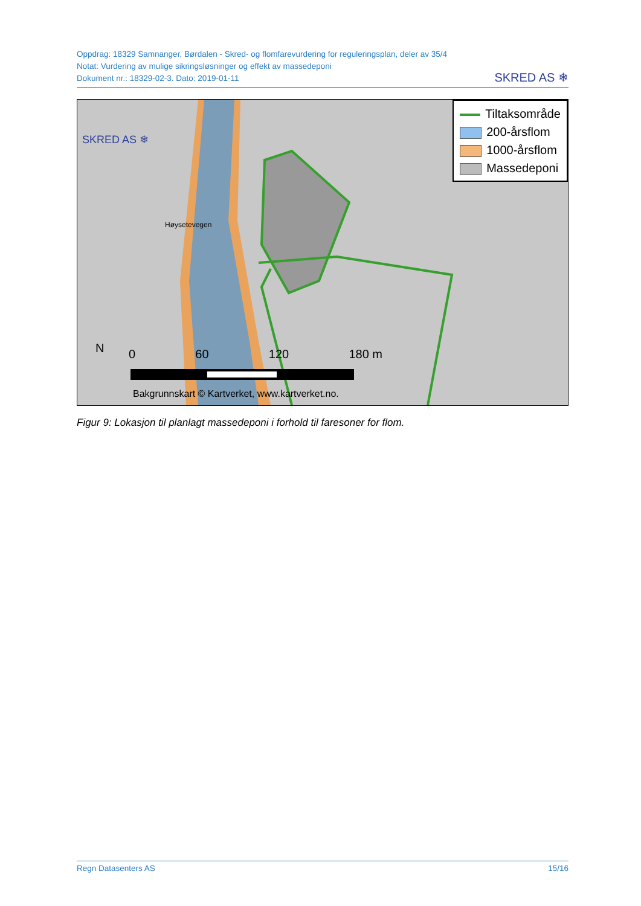Oppdrag: 18329 Samnanger, Børdalen - Skred- og flomfarevurdering for reguleringsplan, deler av 35/4
Notat: Vurdering av mulige sikringsløsninger og effekt av massedeponi
Dokument nr.: 18329-02-3. Dato: 2019-01-11
SKRED AS ❄
SKRED AS ❄
Høysetevegen
N 0 60 120 180 m
Bakgrunnskart © Kartverket, www.kartverket.no.
Tiltaksområde
200-årsflom
1000-årsflom
Massedeponi
Figur 9: Lokasjon til planlagt massedeponi i forhold til faresoner for flom.
Regn Datasenters AS 15/16